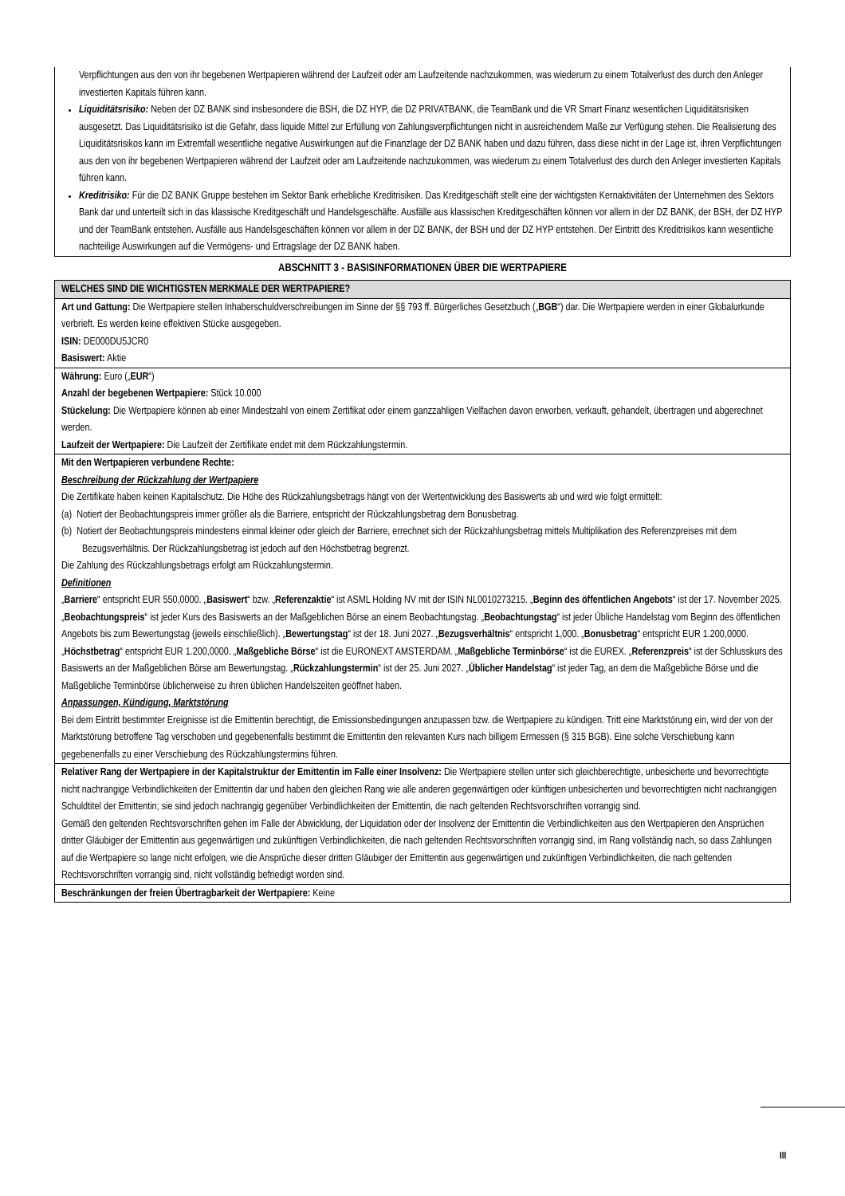Verpflichtungen aus den von ihr begebenen Wertpapieren während der Laufzeit oder am Laufzeitende nachzukommen, was wiederum zu einem Totalverlust des durch den Anleger investierten Kapitals führen kann.
Liquiditätsrisiko: Neben der DZ BANK sind insbesondere die BSH, die DZ HYP, die DZ PRIVATBANK, die TeamBank und die VR Smart Finanz wesentlichen Liquiditätsrisiken ausgesetzt. Das Liquiditätsrisiko ist die Gefahr, dass liquide Mittel zur Erfüllung von Zahlungsverpflichtungen nicht in ausreichendem Maße zur Verfügung stehen. Die Realisierung des Liquiditätsrisikos kann im Extremfall wesentliche negative Auswirkungen auf die Finanzlage der DZ BANK haben und dazu führen, dass diese nicht in der Lage ist, ihren Verpflichtungen aus den von ihr begebenen Wertpapieren während der Laufzeit oder am Laufzeitende nachzukommen, was wiederum zu einem Totalverlust des durch den Anleger investierten Kapitals führen kann.
Kreditrisiko: Für die DZ BANK Gruppe bestehen im Sektor Bank erhebliche Kreditrisiken. Das Kreditgeschäft stellt eine der wichtigsten Kernaktivitäten der Unternehmen des Sektors Bank dar und unterteilt sich in das klassische Kreditgeschäft und Handelsgeschäfte. Ausfälle aus klassischen Kreditgeschäften können vor allem in der DZ BANK, der BSH, der DZ HYP und der TeamBank entstehen. Ausfälle aus Handelsgeschäften können vor allem in der DZ BANK, der BSH und der DZ HYP entstehen. Der Eintritt des Kreditrisikos kann wesentliche nachteilige Auswirkungen auf die Vermögens- und Ertragslage der DZ BANK haben.
ABSCHNITT 3 - BASISINFORMATIONEN ÜBER DIE WERTPAPIERE
WELCHES SIND DIE WICHTIGSTEN MERKMALE DER WERTPAPIERE?
Art und Gattung: Die Wertpapiere stellen Inhaberschuldverschreibungen im Sinne der §§ 793 ff. Bürgerliches Gesetzbuch („BGB“) dar. Die Wertpapiere werden in einer Globalurkunde verbrieft. Es werden keine effektiven Stücke ausgegeben.
ISIN: DE000DU5JCR0
Basiswert: Aktie
Währung: Euro („EUR“)
Anzahl der begebenen Wertpapiere: Stück 10.000
Stückelung: Die Wertpapiere können ab einer Mindestzahl von einem Zertifikat oder einem ganzzahligen Vielfachen davon erworben, verkauft, gehandelt, übertragen und abgerechnet werden.
Laufzeit der Wertpapiere: Die Laufzeit der Zertifikate endet mit dem Rückzahlungstermin.
Mit den Wertpapieren verbundene Rechte:
Beschreibung der Rückzahlung der Wertpapiere
Die Zertifikate haben keinen Kapitalschutz. Die Höhe des Rückzahlungsbetrags hängt von der Wertentwicklung des Basiswerts ab und wird wie folgt ermittelt:
(a) Notiert der Beobachtungspreis immer größer als die Barriere, entspricht der Rückzahlungsbetrag dem Bonusbetrag.
(b) Notiert der Beobachtungspreis mindestens einmal kleiner oder gleich der Barriere, errechnet sich der Rückzahlungsbetrag mittels Multiplikation des Referenzpreises mit dem Bezugsverhältnis. Der Rückzahlungsbetrag ist jedoch auf den Höchstbetrag begrenzt.
Die Zahlung des Rückzahlungsbetrags erfolgt am Rückzahlungstermin.
Definitionen
„Barriere“ entspricht EUR 550,0000. „Basiswert“ bzw. „Referenzaktie“ ist ASML Holding NV mit der ISIN NL0010273215. „Beginn des öffentlichen Angebots“ ist der 17. November 2025. „Beobachtungspreis“ ist jeder Kurs des Basiswerts an der Maßgeblichen Börse an einem Beobachtungstag. „Beobachtungstag“ ist jeder Übliche Handelstag vom Beginn des öffentlichen Angebots bis zum Bewertungstag (jeweils einschließlich). „Bewertungstag“ ist der 18. Juni 2027. „Bezugsverhältnis“ entspricht 1,000. „Bonusbetrag“ entspricht EUR 1.200,0000. „Höchstbetrag“ entspricht EUR 1.200,0000. „Maßgebliche Börse“ ist die EURONEXT AMSTERDAM. „Maßgebliche Terminbörse“ ist die EUREX. „Referenzpreis“ ist der Schlusskurs des Basiswerts an der Maßgeblichen Börse am Bewertungstag. „Rückzahlungstermin“ ist der 25. Juni 2027. „Üblicher Handelstag“ ist jeder Tag, an dem die Maßgebliche Börse und die Maßgebliche Terminbörse üblicherweise zu ihren üblichen Handelszeiten geöffnet haben.
Anpassungen, Kündigung, Marktstörung
Bei dem Eintritt bestimmter Ereignisse ist die Emittentin berechtigt, die Emissionsbedingungen anzupassen bzw. die Wertpapiere zu kündigen. Tritt eine Marktstörung ein, wird der von der Marktstörung betroffene Tag verschoben und gegebenenfalls bestimmt die Emittentin den relevanten Kurs nach billigem Ermessen (§ 315 BGB). Eine solche Verschiebung kann gegebenenfalls zu einer Verschiebung des Rückzahlungstermins führen.
Relativer Rang der Wertpapiere in der Kapitalstruktur der Emittentin im Falle einer Insolvenz: Die Wertpapiere stellen unter sich gleichberechtigte, unbesicherte und bevorrechtigte nicht nachrangige Verbindlichkeiten der Emittentin dar und haben den gleichen Rang wie alle anderen gegenwärtigen oder künftigen unbesicherten und bevorrechtigten nicht nachrangigen Schuldtitel der Emittentin; sie sind jedoch nachrangig gegenüber Verbindlichkeiten der Emittentin, die nach geltenden Rechtsvorschriften vorrangig sind.
Gemäß den geltenden Rechtsvorschriften gehen im Falle der Abwicklung, der Liquidation oder der Insolvenz der Emittentin die Verbindlichkeiten aus den Wertpapieren den Ansprüchen dritter Gläubiger der Emittentin aus gegenwärtigen und zukünftigen Verbindlichkeiten, die nach geltenden Rechtsvorschriften vorrangig sind, im Rang vollständig nach, so dass Zahlungen auf die Wertpapiere so lange nicht erfolgen, wie die Ansprüche dieser dritten Gläubiger der Emittentin aus gegenwärtigen und zukünftigen Verbindlichkeiten, die nach geltenden Rechtsvorschriften vorrangig sind, nicht vollständig befriedigt worden sind.
Beschränkungen der freien Übertragbarkeit der Wertpapiere: Keine
III